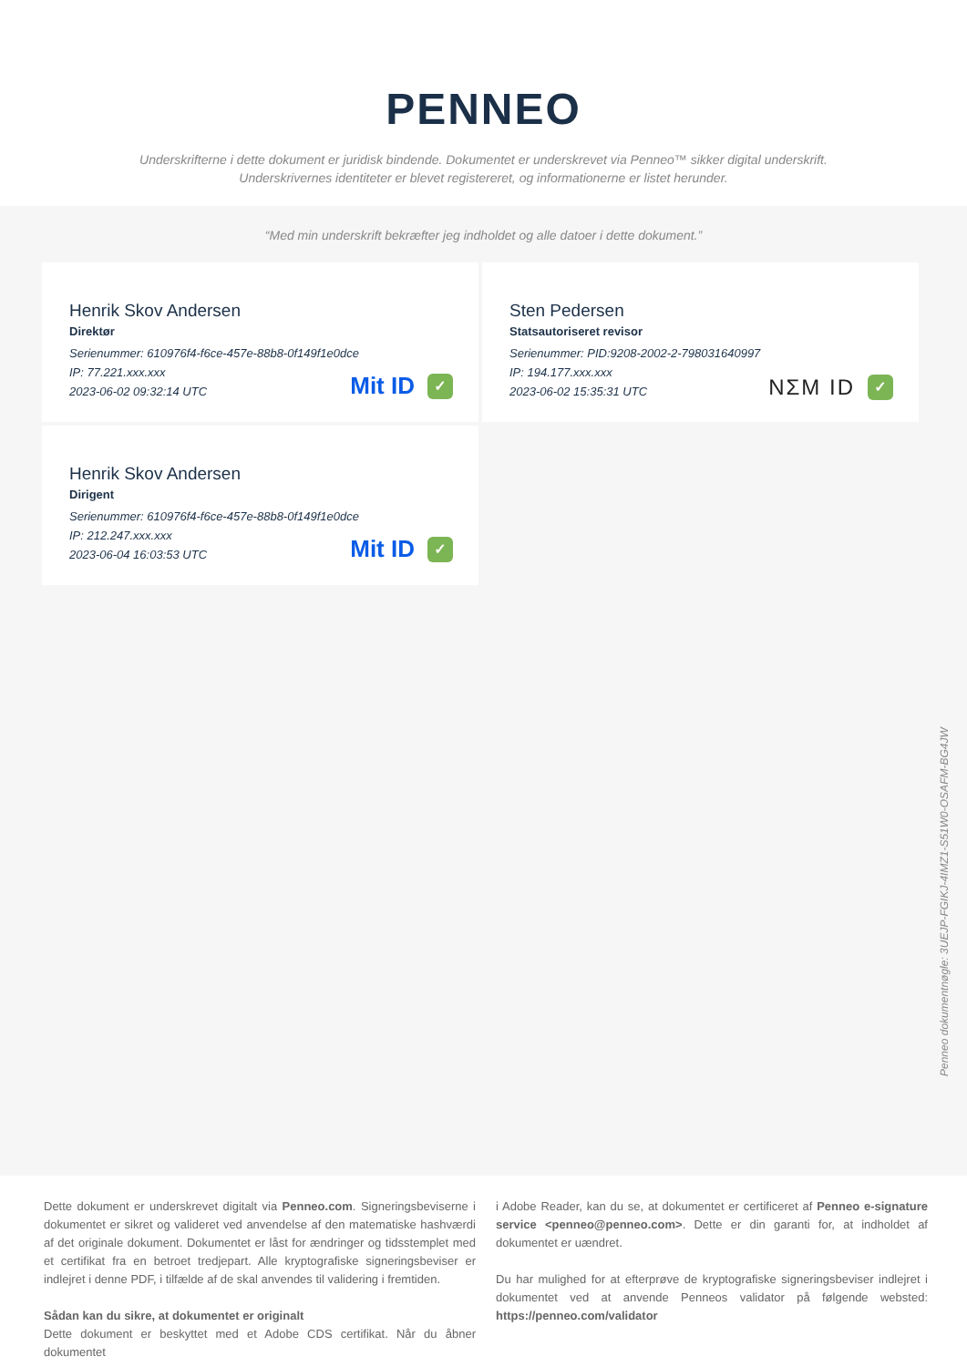PENNEO
Underskrifterne i dette dokument er juridisk bindende. Dokumentet er underskrevet via Penneo™ sikker digital underskrift.
Underskrivernes identiteter er blevet registereret, og informationerne er listet herunder.
“Med min underskrift bekræfter jeg indholdet og alle datoer i dette dokument.”
Henrik Skov Andersen
Direktør
Serienummer: 610976f4-f6ce-457e-88b8-0f149f1e0dce
IP: 77.221.xxx.xxx
2023-06-02 09:32:14 UTC
Mit ID ✓
Sten Pedersen
Statsautoriseret revisor
Serienummer: PID:9208-2002-2-798031640997
IP: 194.177.xxx.xxx
2023-06-02 15:35:31 UTC
NΣM ID ✓
Henrik Skov Andersen
Dirigent
Serienummer: 610976f4-f6ce-457e-88b8-0f149f1e0dce
IP: 212.247.xxx.xxx
2023-06-04 16:03:53 UTC
Mit ID ✓
Penneo dokumentnøgle: 3UEJP-FGIKJ-4IMZ1-S51W0-OSAFM-BG4JW
Dette dokument er underskrevet digitalt via Penneo.com. Signeringsbeviserne i dokumentet er sikret og valideret ved anvendelse af den matematiske hashværdi af det originale dokument. Dokumentet er låst for ændringer og tidsstemplet med et certifikat fra en betroet tredjepart. Alle kryptografiske signeringsbeviser er indlejret i denne PDF, i tilfælde af de skal anvendes til validering i fremtiden.
Sådan kan du sikre, at dokumentet er originalt
Dette dokument er beskyttet med et Adobe CDS certifikat. Når du åbner dokumentet
i Adobe Reader, kan du se, at dokumentet er certificeret af Penneo e-signature service <penneo@penneo.com>. Dette er din garanti for, at indholdet af dokumentet er uændret.
Du har mulighed for at efterprøve de kryptografiske signeringsbeviser indlejret i dokumentet ved at anvende Penneos validator på følgende websted: https://penneo.com/validator